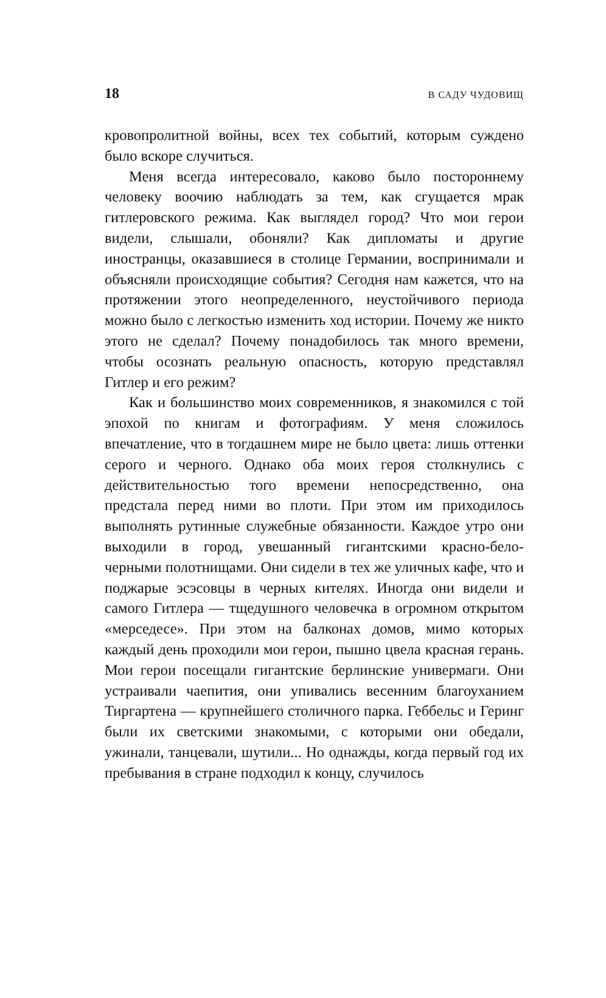18 В САДУ ЧУДОВИЩ
кровопролитной войны, всех тех событий, которым суждено было вскоре случиться.
Меня всегда интересовало, каково было постороннему человеку воочию наблюдать за тем, как сгущается мрак гитлеровского режима. Как выглядел город? Что мои герои видели, слышали, обоняли? Как дипломаты и другие иностранцы, оказавшиеся в столице Германии, воспринимали и объясняли происходящие события? Сегодня нам кажется, что на протяжении этого неопределенного, неустойчивого периода можно было с легкостью изменить ход истории. Почему же никто этого не сделал? Почему понадобилось так много времени, чтобы осознать реальную опасность, которую представлял Гитлер и его режим?
Как и большинство моих современников, я знакомился с той эпохой по книгам и фотографиям. У меня сложилось впечатление, что в тогдашнем мире не было цвета: лишь оттенки серого и черного. Однако оба моих героя столкнулись с действительностью того времени непосредственно, она предстала перед ними во плоти. При этом им приходилось выполнять рутинные служебные обязанности. Каждое утро они выходили в город, увешанный гигантскими красно-бело-черными полотнищами. Они сидели в тех же уличных кафе, что и поджарые эсэсовцы в черных кителях. Иногда они видели и самого Гитлера — тщедушного человечка в огромном открытом «мерседесе». При этом на балконах домов, мимо которых каждый день проходили мои герои, пышно цвела красная герань. Мои герои посещали гигантские берлинские универмаги. Они устраивали чаепития, они упивались весенним благоуханием Тиргартена — крупнейшего столичного парка. Геббельс и Геринг были их светскими знакомыми, с которыми они обедали, ужинали, танцевали, шутили... Но однажды, когда первый год их пребывания в стране подходил к концу, случилось